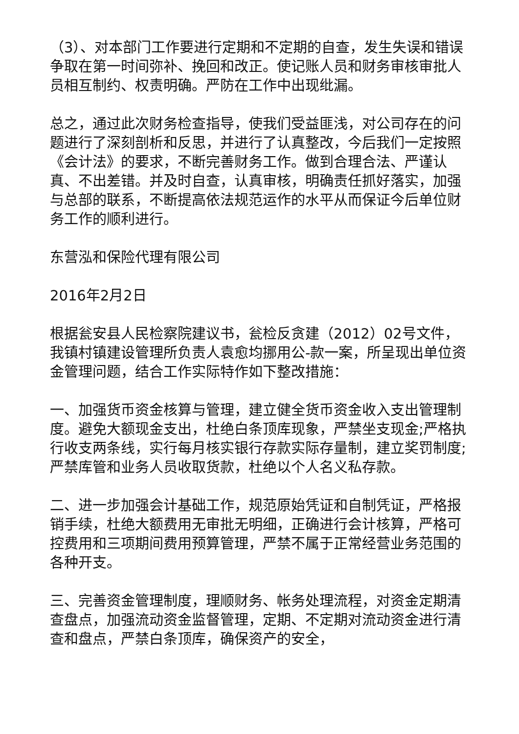（3）、对本部门工作要进行定期和不定期的自查，发生失误和错误争取在第一时间弥补、挽回和改正。使记账人员和财务审核审批人员相互制约、权责明确。严防在工作中出现纰漏。
总之，通过此次财务检查指导，使我们受益匪浅，对公司存在的问题进行了深刻剖析和反思，并进行了认真整改，今后我们一定按照《会计法》的要求，不断完善财务工作。做到合理合法、严谨认真、不出差错。并及时自查，认真审核，明确责任抓好落实，加强与总部的联系，不断提高依法规范运作的水平从而保证今后单位财务工作的顺利进行。
东营泓和保险代理有限公司
2016年2月2日
根据瓮安县人民检察院建议书，瓮检反贪建（2012）02号文件，我镇村镇建设管理所负责人袁愈均挪用公-款一案，所呈现出单位资金管理问题，结合工作实际特作如下整改措施：
一、加强货币资金核算与管理，建立健全货币资金收入支出管理制度。避免大额现金支出，杜绝白条顶库现象，严禁坐支现金;严格执行收支两条线，实行每月核实银行存款实际存量制，建立奖罚制度;严禁库管和业务人员收取货款，杜绝以个人名义私存款。
二、进一步加强会计基础工作，规范原始凭证和自制凭证，严格报销手续，杜绝大额费用无审批无明细，正确进行会计核算，严格可控费用和三项期间费用预算管理，严禁不属于正常经营业务范围的各种开支。
三、完善资金管理制度，理顺财务、帐务处理流程，对资金定期清查盘点，加强流动资金监督管理，定期、不定期对流动资金进行清查和盘点，严禁白条顶库，确保资产的安全，